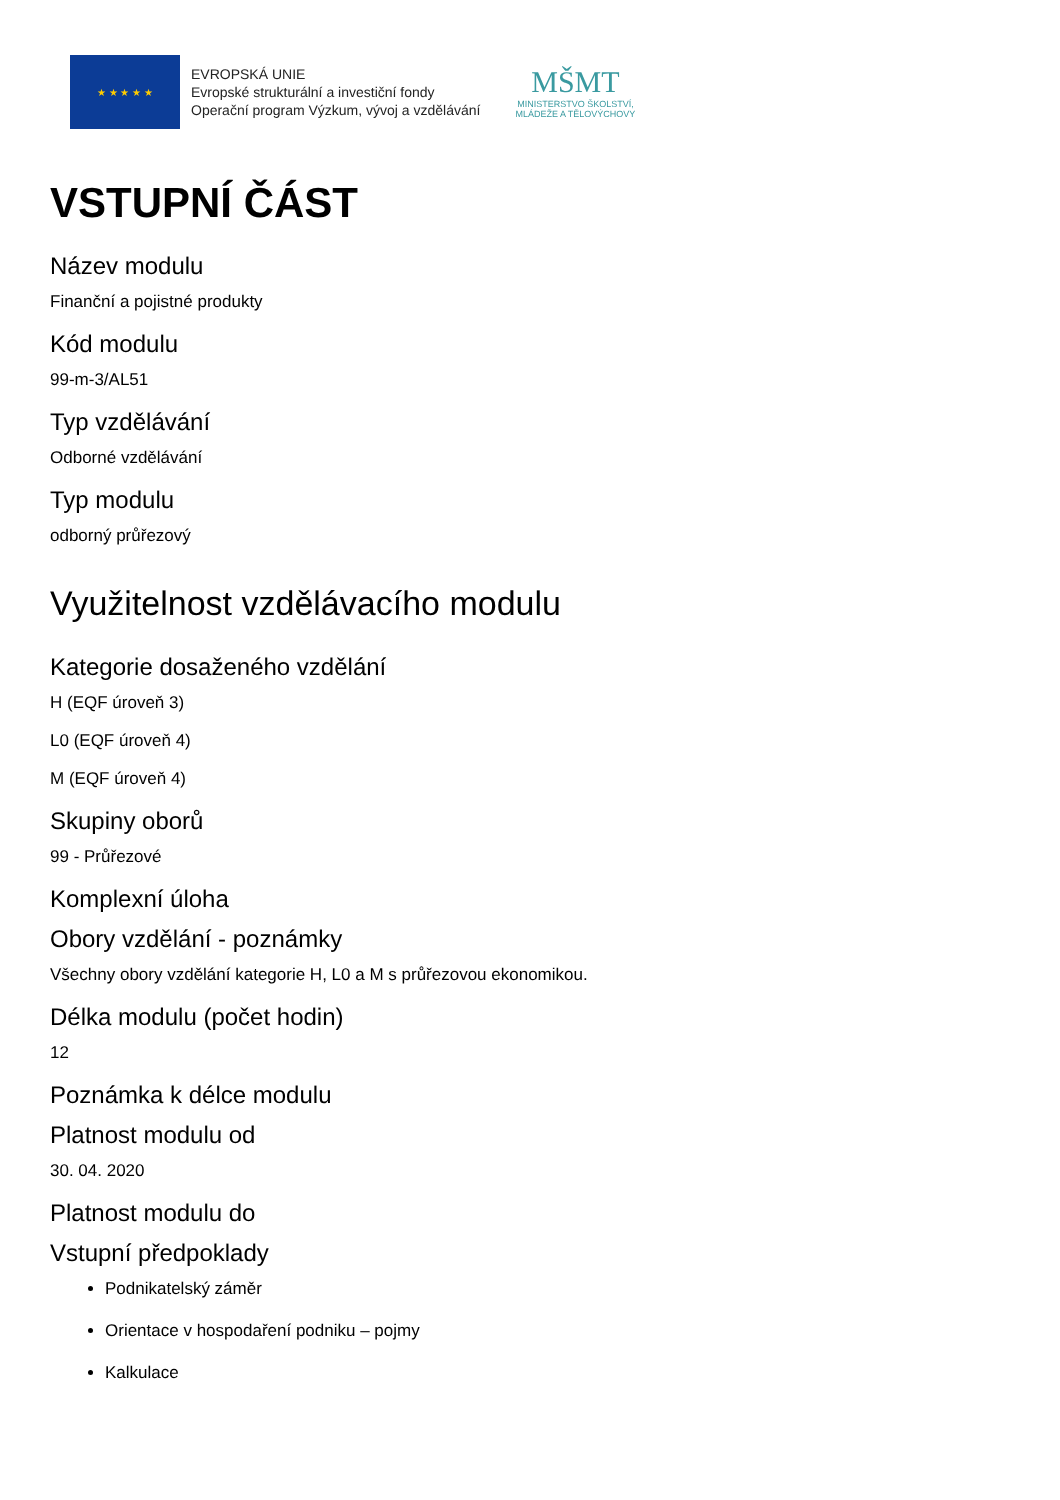★ ★ ★ ★ ★
EVROPSKÁ UNIE
Evropské strukturální a investiční fondy
Operační program Výzkum, vývoj a vzdělávání
MŠMT
MINISTERSTVO ŠKOLSTVÍ,
MLÁDEŽE A TĚLOVÝCHOVY
VSTUPNÍ ČÁST
Název modulu
Finanční a pojistné produkty
Kód modulu
99-m-3/AL51
Typ vzdělávání
Odborné vzdělávání
Typ modulu
odborný průřezový
Využitelnost vzdělávacího modulu
Kategorie dosaženého vzdělání
H (EQF úroveň 3)
L0 (EQF úroveň 4)
M (EQF úroveň 4)
Skupiny oborů
99 - Průřezové
Komplexní úloha
Obory vzdělání - poznámky
Všechny obory vzdělání kategorie H, L0 a M s průřezovou ekonomikou.
Délka modulu (počet hodin)
12
Poznámka k délce modulu
Platnost modulu od
30. 04. 2020
Platnost modulu do
Vstupní předpoklady
Podnikatelský záměr
Orientace v hospodaření podniku – pojmy
Kalkulace